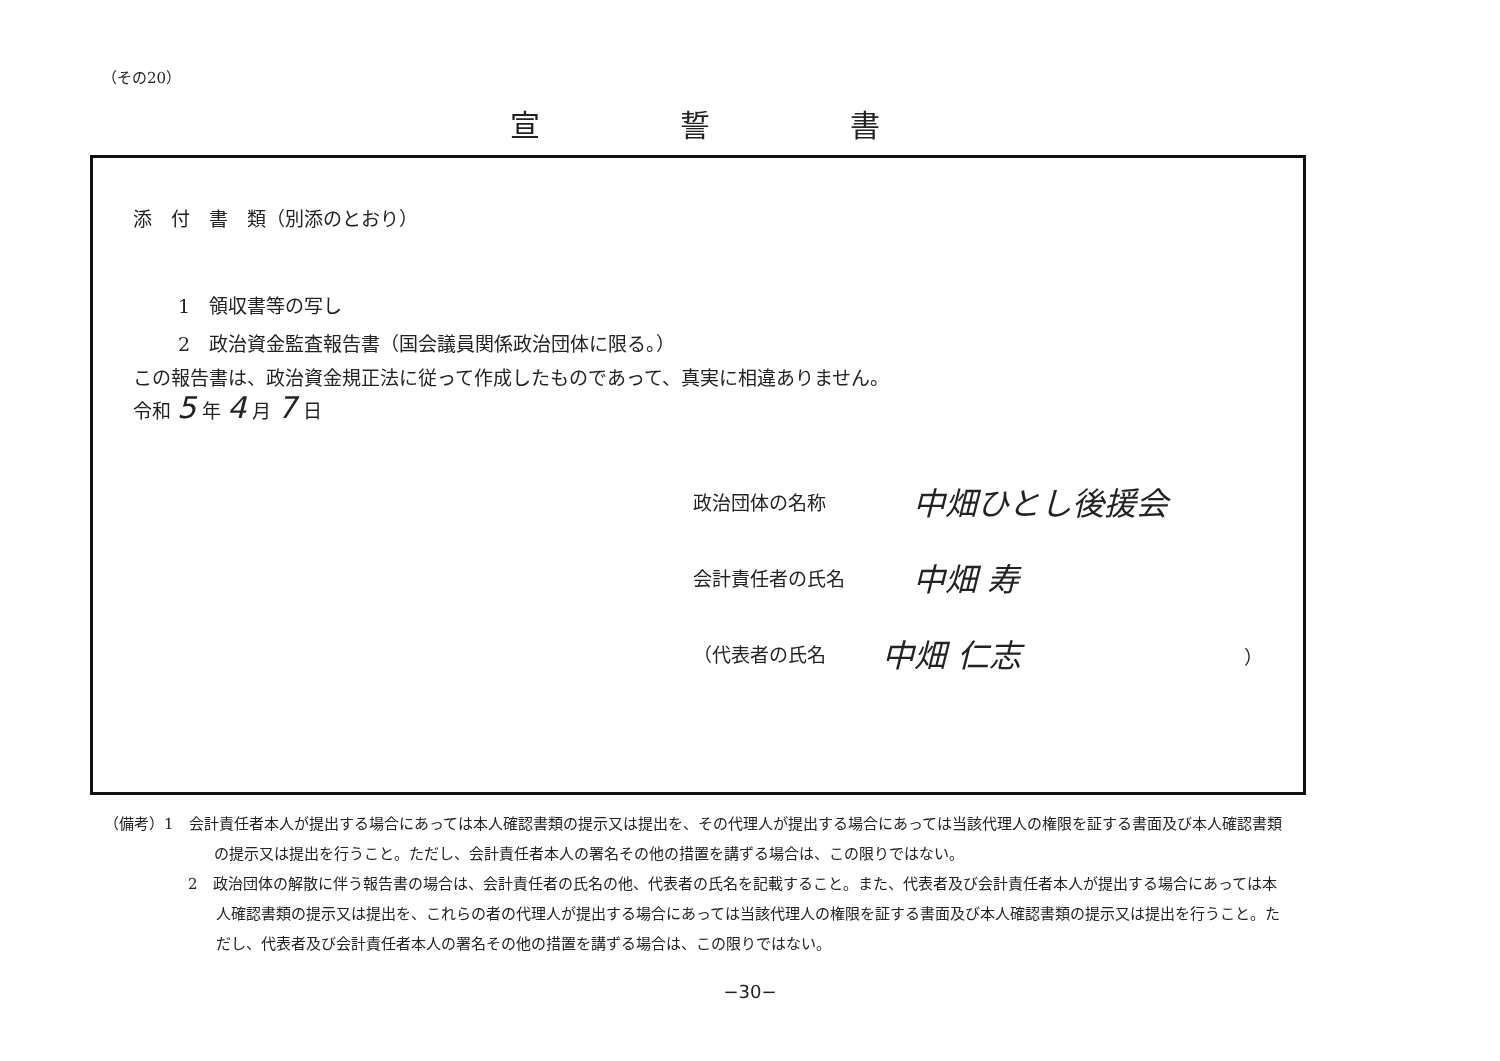（その20）
宣誓書
添　付　書　類（別添のとおり）
1　領収書等の写し
2　政治資金監査報告書（国会議員関係政治団体に限る。）
この報告書は、政治資金規正法に従って作成したものであって、真実に相違ありません。
令和 5 年 4 月 7 日
政治団体の名称 中畑ひとし後援会
会計責任者の氏名 中畑 寿
（代表者の氏名 中畑 仁志 ）
（備考）1　会計責任者本人が提出する場合にあっては本人確認書類の提示又は提出を、その代理人が提出する場合にあっては当該代理人の権限を証する書面及び本人確認書類の提示又は提出を行うこと。ただし、会計責任者本人の署名その他の措置を講ずる場合は、この限りではない。
2　政治団体の解散に伴う報告書の場合は、会計責任者の氏名の他、代表者の氏名を記載すること。また、代表者及び会計責任者本人が提出する場合にあっては本人確認書類の提示又は提出を、これらの者の代理人が提出する場合にあっては当該代理人の権限を証する書面及び本人確認書類の提示又は提出を行うこと。ただし、代表者及び会計責任者本人の署名その他の措置を講ずる場合は、この限りではない。
−30−